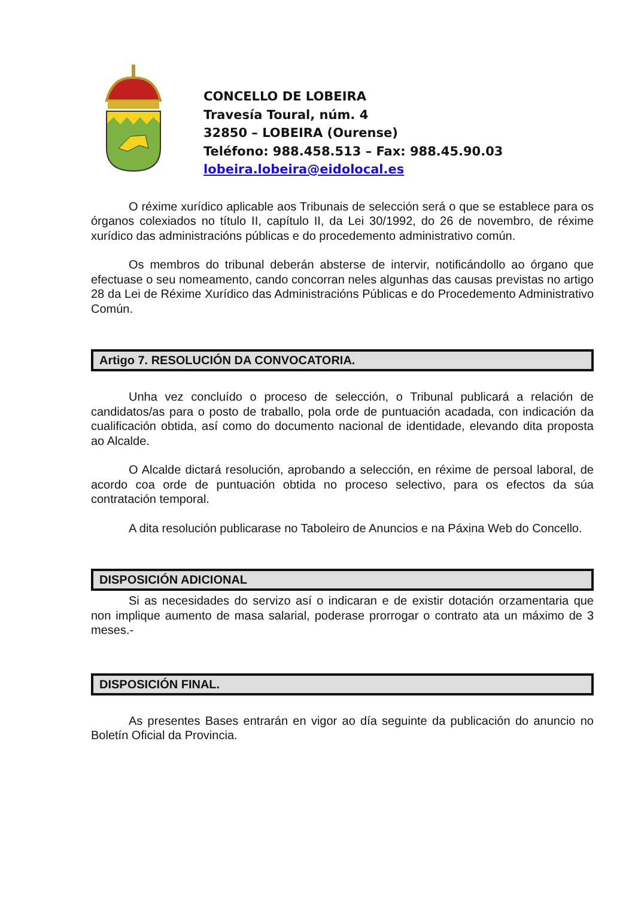CONCELLO DE LOBEIRA
Travesía Toural, núm. 4
32850 – LOBEIRA (Ourense)
Teléfono: 988.458.513 – Fax: 988.45.90.03
lobeira.lobeira@eidolocal.es
O réxime xurídico aplicable aos Tribunais de selección será o que se establece para os órganos colexiados no título II, capítulo II, da Lei 30/1992, do 26 de novembro, de réxime xurídico das administracións públicas e do procedemento administrativo común.
Os membros do tribunal deberán absterse de intervir, notificándollo ao órgano que efectuase o seu nomeamento, cando concorran neles algunhas das causas previstas no artigo 28 da Lei de Réxime Xurídico das Administracións Públicas e do Procedemento Administrativo Común.
Artigo 7. RESOLUCIÓN DA CONVOCATORIA.
Unha vez concluído o proceso de selección, o Tribunal publicará a relación de candidatos/as para o posto de traballo, pola orde de puntuación acadada, con indicación da cualificación obtida, así como do documento nacional de identidade, elevando dita proposta ao Alcalde.
O Alcalde dictará resolución, aprobando a selección, en réxime de persoal laboral, de acordo coa orde de puntuación obtida no proceso selectivo, para os efectos da súa contratación temporal.
A dita resolución publicarase no Taboleiro de Anuncios e na Páxina Web do Concello.
DISPOSICIÓN ADICIONAL
Si as necesidades do servizo así o indicaran e de existir dotación orzamentaria que non implique aumento de masa salarial, poderase prorrogar o contrato ata un máximo de 3 meses.-
DISPOSICIÓN FINAL.
As presentes Bases entrarán en vigor ao día seguinte da publicación do anuncio no Boletín Oficial da Provincia.